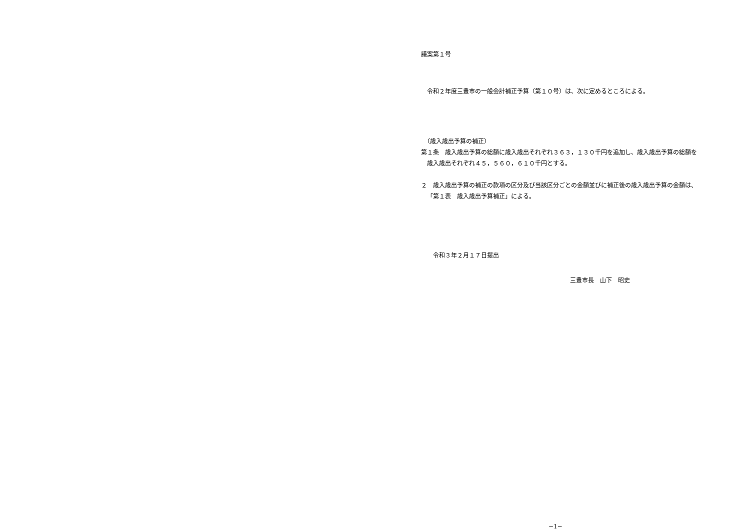議案第１号
　令和２年度三豊市の一般会計補正予算（第１０号）は、次に定めるところによる。
　（歳入歳出予算の補正）
第１条　歳入歳出予算の総額に歳入歳出それぞれ３６３，１３０千円を追加し、歳入歳出予算の総額を歳入歳出それぞれ４５，５６０，６１０千円とする。
２　歳入歳出予算の補正の款項の区分及び当該区分ごとの金額並びに補正後の歳入歳出予算の金額は、「第１表　歳入歳出予算補正」による。
　　令和３年２月１７日提出
三豊市長　山下　昭史
−1−